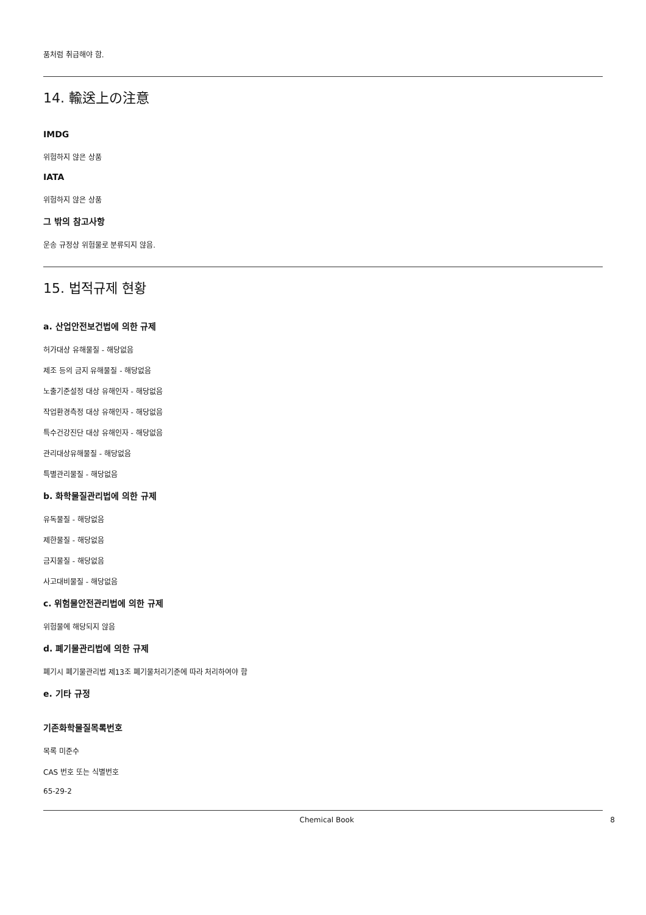품처럼 취급해야 함.
14. 輸送上の注意
IMDG
위험하지 않은 상품
IATA
위험하지 않은 상품
그 밖의 참고사항
운송 규정상 위험물로 분류되지 않음.
15. 법적규제 현황
a. 산업안전보건법에 의한 규제
허가대상 유해물질 - 해당없음
제조 등의 금지 유해물질 - 해당없음
노출기준설정 대상 유해인자 - 해당없음
작업환경측정 대상 유해인자 - 해당없음
특수건강진단 대상 유해인자 - 해당없음
관리대상유해물질 - 해당없음
특별관리물질 - 해당없음
b. 화학물질관리법에 의한 규제
유독물질 - 해당없음
제한물질 - 해당없음
금지물질 - 해당없음
사고대비물질 - 해당없음
c. 위험물안전관리법에 의한 규제
위험물에 해당되지 않음
d. 폐기물관리법에 의한 규제
폐기시 폐기물관리법 제13조 폐기물처리기준에 따라 처리하여야 함
e. 기타 규정
기존화학물질목록번호
목록 미준수
CAS 번호 또는 식별번호
65-29-2
Chemical Book 8